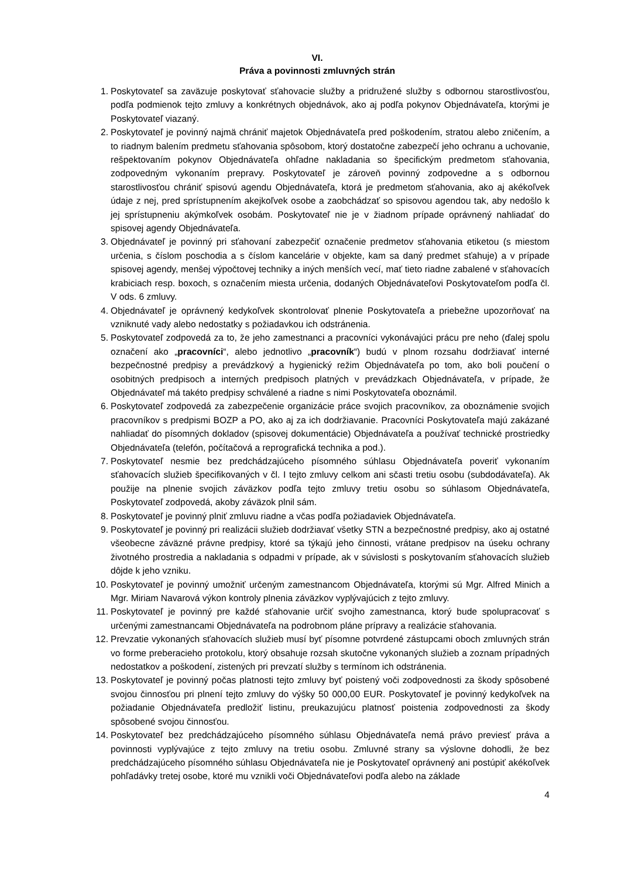VI.
Práva a povinnosti zmluvných strán
1. Poskytovateľ sa zaväzuje poskytovať sťahovacie služby a pridružené služby s odbornou starostlivosťou, podľa podmienok tejto zmluvy a konkrétnych objednávok, ako aj podľa pokynov Objednávateľa, ktorými je Poskytovateľ viazaný.
2. Poskytovateľ je povinný najmä chrániť majetok Objednávateľa pred poškodením, stratou alebo zničením, a to riadnym balením predmetu sťahovania spôsobom, ktorý dostatočne zabezpečí jeho ochranu a uchovanie, rešpektovaním pokynov Objednávateľa ohľadne nakladania so špecifickým predmetom sťahovania, zodpovedným vykonaním prepravy. Poskytovateľ je zároveň povinný zodpovedne a s odbornou starostlivosťou chrániť spisovú agendu Objednávateľa, ktorá je predmetom sťahovania, ako aj akékoľvek údaje z nej, pred sprístupnením akejkoľvek osobe a zaobchádzať so spisovou agendou tak, aby nedošlo k jej sprístupneniu akýmkoľvek osobám. Poskytovateľ nie je v žiadnom prípade oprávnený nahliadať do spisovej agendy Objednávateľa.
3. Objednávateľ je povinný pri sťahovaní zabezpečiť označenie predmetov sťahovania etiketou (s miestom určenia, s číslom poschodia a s číslom kancelárie v objekte, kam sa daný predmet sťahuje) a v prípade spisovej agendy, menšej výpočtovej techniky a iných menších vecí, mať tieto riadne zabalené v sťahovacích krabiciach resp. boxoch, s označením miesta určenia, dodaných Objednávateľovi Poskytovateľom podľa čl. V ods. 6 zmluvy.
4. Objednávateľ je oprávnený kedykoľvek skontrolovať plnenie Poskytovateľa a priebežne upozorňovať na vzniknuté vady alebo nedostatky s požiadavkou ich odstránenia.
5. Poskytovateľ zodpovedá za to, že jeho zamestnanci a pracovníci vykonávajúci prácu pre neho (ďalej spolu označení ako „pracovníci“, alebo jednotlivo „pracovník“) budú v plnom rozsahu dodržiavať interné bezpečnostné predpisy a prevádzkový a hygienický režim Objednávateľa po tom, ako boli poučení o osobitných predpisoch a interných predpisoch platných v prevádzkach Objednávateľa, v prípade, že Objednávateľ má takéto predpisy schválené a riadne s nimi Poskytovateľa oboznámil.
6. Poskytovateľ zodpovedá za zabezpečenie organizácie práce svojich pracovníkov, za oboznámenie svojich pracovníkov s predpismi BOZP a PO, ako aj za ich dodržiavanie. Pracovníci Poskytovateľa majú zakázané nahliadať do písomných dokladov (spisovej dokumentácie) Objednávateľa a používať technické prostriedky Objednávateľa (telefón, počítačová a reprografická technika a pod.).
7. Poskytovateľ nesmie bez predchádzajúceho písomného súhlasu Objednávateľa poveriť vykonaním sťahovacích služieb špecifikovaných v čl. I tejto zmluvy celkom ani sčasti tretiu osobu (subdodávateľa). Ak použije na plnenie svojich záväzkov podľa tejto zmluvy tretiu osobu so súhlasom Objednávateľa, Poskytovateľ zodpovedá, akoby záväzok plnil sám.
8. Poskytovateľ je povinný plniť zmluvu riadne a včas podľa požiadaviek Objednávateľa.
9. Poskytovateľ je povinný pri realizácii služieb dodržiavať všetky STN a bezpečnostné predpisy, ako aj ostatné všeobecne záväzné právne predpisy, ktoré sa týkajú jeho činnosti, vrátane predpisov na úseku ochrany životného prostredia a nakladania s odpadmi v prípade, ak v súvislosti s poskytovaním sťahovacích služieb dôjde k jeho vzniku.
10. Poskytovateľ je povinný umožniť určeným zamestnancom Objednávateľa, ktorými sú Mgr. Alfred Minich a Mgr. Miriam Navarová výkon kontroly plnenia záväzkov vyplývajúcich z tejto zmluvy.
11. Poskytovateľ je povinný pre každé sťahovanie určiť svojho zamestnanca, ktorý bude spolupracovať s určenými zamestnancami Objednávateľa na podrobnom pláne prípravy a realizácie sťahovania.
12. Prevzatie vykonaných sťahovacích služieb musí byť písomne potvrdené zástupcami oboch zmluvných strán vo forme preberacieho protokolu, ktorý obsahuje rozsah skutočne vykonaných služieb a zoznam prípadných nedostatkov a poškodení, zistených pri prevzatí služby s termínom ich odstránenia.
13. Poskytovateľ je povinný počas platnosti tejto zmluvy byť poistený voči zodpovednosti za škody spôsobené svojou činnosťou pri plnení tejto zmluvy do výšky 50 000,00 EUR. Poskytovateľ je povinný kedykoľvek na požiadanie Objednávateľa predložiť listinu, preukazujúcu platnosť poistenia zodpovednosti za škody spôsobené svojou činnosťou.
14. Poskytovateľ bez predchádzajúceho písomného súhlasu Objednávateľa nemá právo previesť práva a povinnosti vyplývajúce z tejto zmluvy na tretiu osobu. Zmluvné strany sa výslovne dohodli, že bez predchádzajúceho písomného súhlasu Objednávateľa nie je Poskytovateľ oprávnený ani postúpiť akékoľvek pohľadávky tretej osobe, ktoré mu vznikli voči Objednávateľovi podľa alebo na základe
4